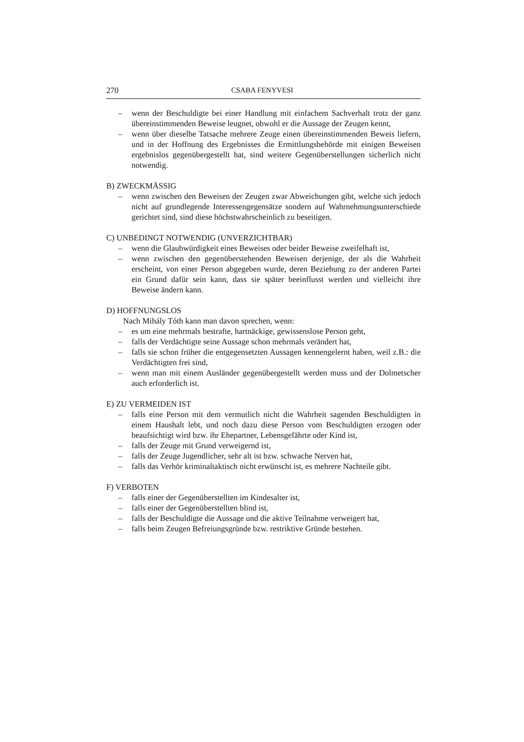270 CSABA FENYVESI
– wenn der Beschuldigte bei einer Handlung mit einfachem Sachverhalt trotz der ganz übereinstimmenden Beweise leugnet, obwohl er die Aussage der Zeugen kennt,
– wenn über dieselbe Tatsache mehrere Zeuge einen übereinstimmenden Beweis liefern, und in der Hoffnung des Ergebnisses die Ermittlungsbehörde mit einigen Beweisen ergebnislos gegenübergestellt hat, sind weitere Gegenüberstellungen sicherlich nicht notwendig.
B) ZWECKMÄSSIG
– wenn zwischen den Beweisen der Zeugen zwar Abweichungen gibt, welche sich jedoch nicht auf grundlegende Interessengegensätze sondern auf Wahrnehmungsunterschiede gerichtet sind, sind diese höchstwahrscheinlich zu beseitigen.
C) UNBEDINGT NOTWENDIG (UNVERZICHTBAR)
– wenn die Glaubwürdigkeit eines Beweises oder beider Beweise zweifelhaft ist,
– wenn zwischen den gegenüberstehenden Beweisen derjenige, der als die Wahrheit erscheint, von einer Person abgegeben wurde, deren Beziehung zu der anderen Partei ein Grund dafür sein kann, dass sie später beeinflusst werden und vielleicht ihre Beweise ändern kann.
D) HOFFNUNGSLOS
Nach Mihály Tóth kann man davon sprechen, wenn:
– es um eine mehrmals bestrafte, hartnäckige, gewissenslose Person geht,
– falls der Verdächtigte seine Aussage schon mehrmals verändert hat,
– falls sie schon früher die entgegensetzten Aussagen kennengelernt haben, weil z.B.: die Verdächtigten frei sind,
– wenn man mit einem Ausländer gegenübergestellt werden muss und der Dolmetscher auch erforderlich ist.
E) ZU VERMEIDEN IST
– falls eine Person mit dem vermutlich nicht die Wahrheit sagenden Beschuldigten in einem Haushalt lebt, und noch dazu diese Person vom Beschuldigten erzogen oder beaufsichtigt wird bzw. ihr Ehepartner, Lebensgefährte oder Kind ist,
– falls der Zeuge mit Grund verweigernd ist,
– falls der Zeuge Jugendlicher, sehr alt ist bzw. schwache Nerven hat,
– falls das Verhör kriminaltaktisch nicht erwünscht ist, es mehrere Nachteile gibt.
F) VERBOTEN
– falls einer der Gegenüberstellten im Kindesalter ist,
– falls einer der Gegenüberstellten blind ist,
– falls der Beschuldigte die Aussage und die aktive Teilnahme verweigert hat,
– falls beim Zeugen Befreiungsgründe bzw. restriktive Gründe bestehen.